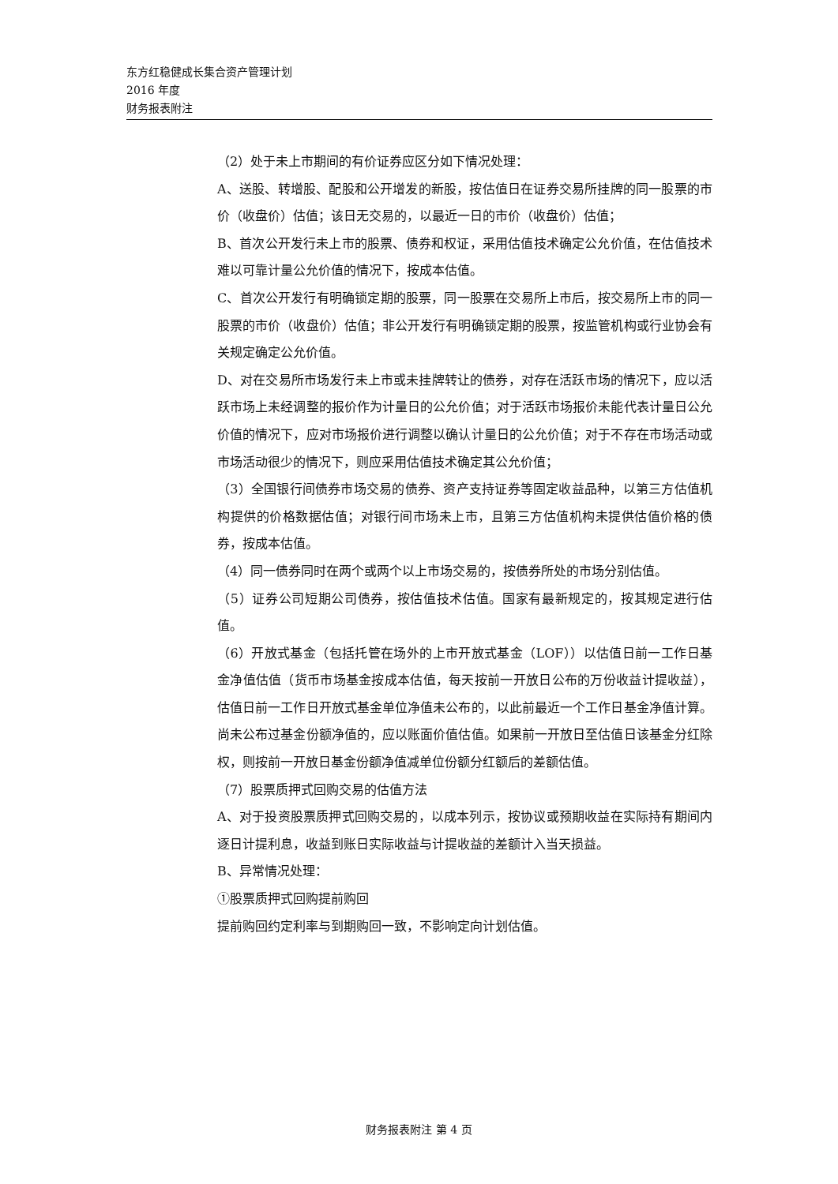东方红稳健成长集合资产管理计划
2016 年度
财务报表附注
（2）处于未上市期间的有价证券应区分如下情况处理：
A、送股、转增股、配股和公开增发的新股，按估值日在证券交易所挂牌的同一股票的市价（收盘价）估值；该日无交易的，以最近一日的市价（收盘价）估值；
B、首次公开发行未上市的股票、债券和权证，采用估值技术确定公允价值，在估值技术难以可靠计量公允价值的情况下，按成本估值。
C、首次公开发行有明确锁定期的股票，同一股票在交易所上市后，按交易所上市的同一股票的市价（收盘价）估值；非公开发行有明确锁定期的股票，按监管机构或行业协会有关规定确定公允价值。
D、对在交易所市场发行未上市或未挂牌转让的债券，对存在活跃市场的情况下，应以活跃市场上未经调整的报价作为计量日的公允价值；对于活跃市场报价未能代表计量日公允价值的情况下，应对市场报价进行调整以确认计量日的公允价值；对于不存在市场活动或市场活动很少的情况下，则应采用估值技术确定其公允价值；
（3）全国银行间债券市场交易的债券、资产支持证券等固定收益品种，以第三方估值机构提供的价格数据估值；对银行间市场未上市，且第三方估值机构未提供估值价格的债券，按成本估值。
（4）同一债券同时在两个或两个以上市场交易的，按债券所处的市场分别估值。
（5）证券公司短期公司债券，按估值技术估值。国家有最新规定的，按其规定进行估值。
（6）开放式基金（包括托管在场外的上市开放式基金（LOF））以估值日前一工作日基金净值估值（货币市场基金按成本估值，每天按前一开放日公布的万份收益计提收益），估值日前一工作日开放式基金单位净值未公布的，以此前最近一个工作日基金净值计算。尚未公布过基金份额净值的，应以账面价值估值。如果前一开放日至估值日该基金分红除权，则按前一开放日基金份额净值减单位份额分红额后的差额估值。
（7）股票质押式回购交易的估值方法
A、对于投资股票质押式回购交易的，以成本列示，按协议或预期收益在实际持有期间内逐日计提利息，收益到账日实际收益与计提收益的差额计入当天损益。
B、异常情况处理：
①股票质押式回购提前购回
提前购回约定利率与到期购回一致，不影响定向计划估值。
财务报表附注 第 4 页